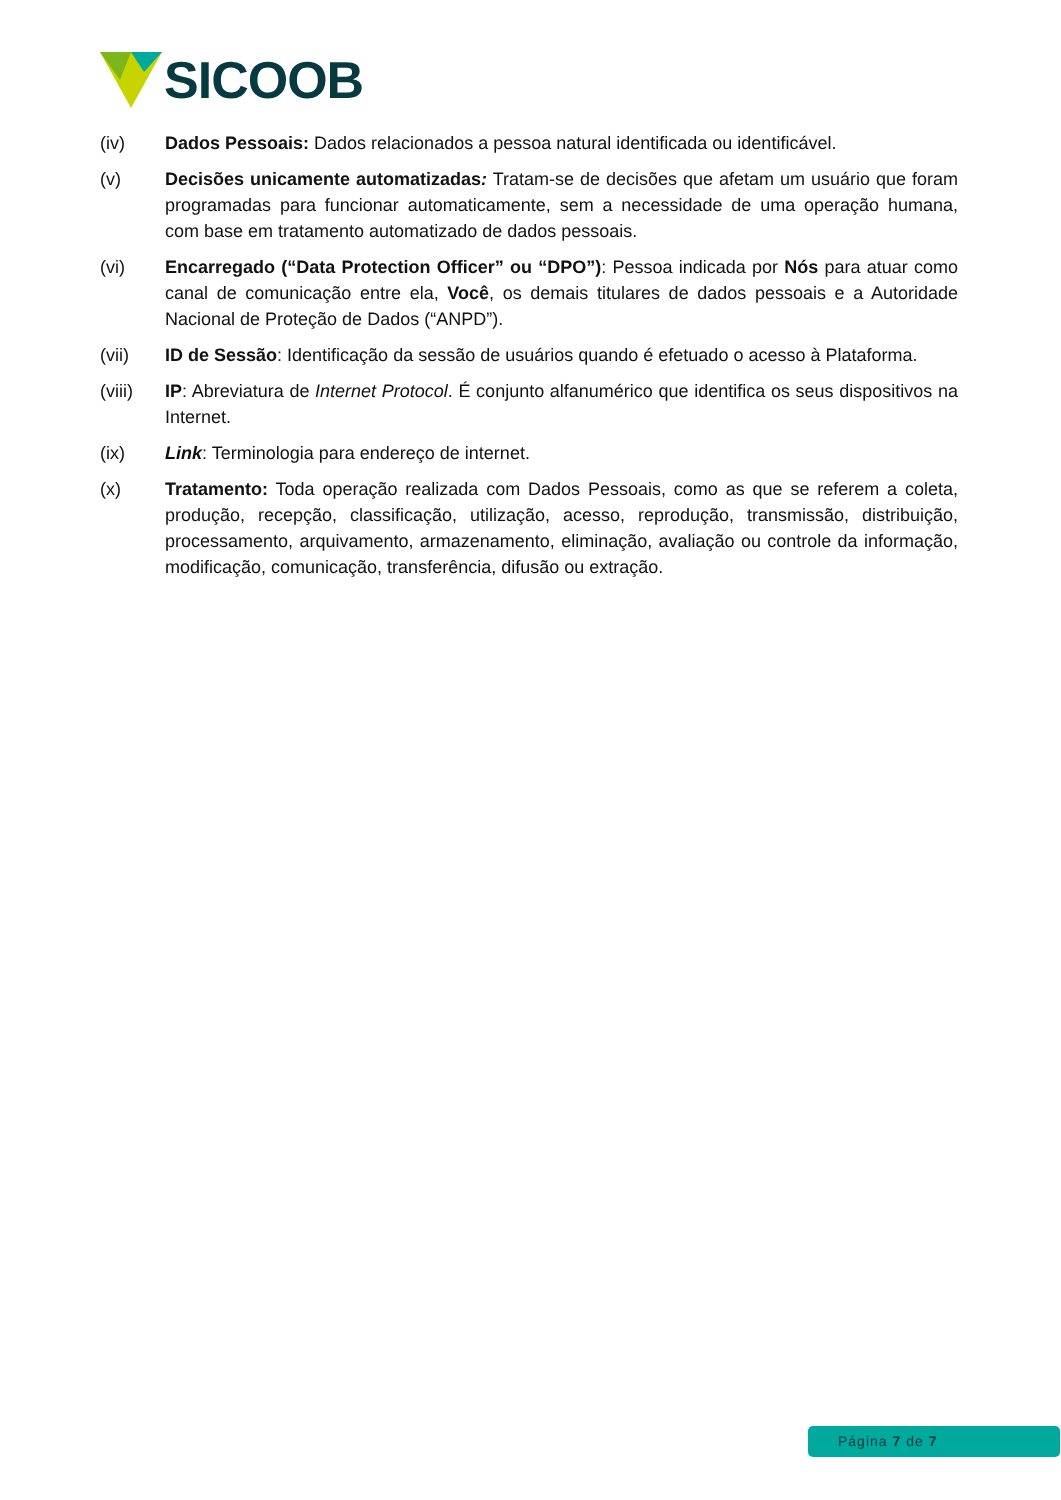SICOOB
(iv) Dados Pessoais: Dados relacionados a pessoa natural identificada ou identificável.
(v) Decisões unicamente automatizadas: Tratam-se de decisões que afetam um usuário que foram programadas para funcionar automaticamente, sem a necessidade de uma operação humana, com base em tratamento automatizado de dados pessoais.
(vi) Encarregado (“Data Protection Officer” ou “DPO”): Pessoa indicada por Nós para atuar como canal de comunicação entre ela, Você, os demais titulares de dados pessoais e a Autoridade Nacional de Proteção de Dados (“ANPD”).
(vii) ID de Sessão: Identificação da sessão de usuários quando é efetuado o acesso à Plataforma.
(viii) IP: Abreviatura de Internet Protocol. É conjunto alfanumérico que identifica os seus dispositivos na Internet.
(ix) Link: Terminologia para endereço de internet.
(x) Tratamento: Toda operação realizada com Dados Pessoais, como as que se referem a coleta, produção, recepção, classificação, utilização, acesso, reprodução, transmissão, distribuição, processamento, arquivamento, armazenamento, eliminação, avaliação ou controle da informação, modificação, comunicação, transferência, difusão ou extração.
Página 7 de 7